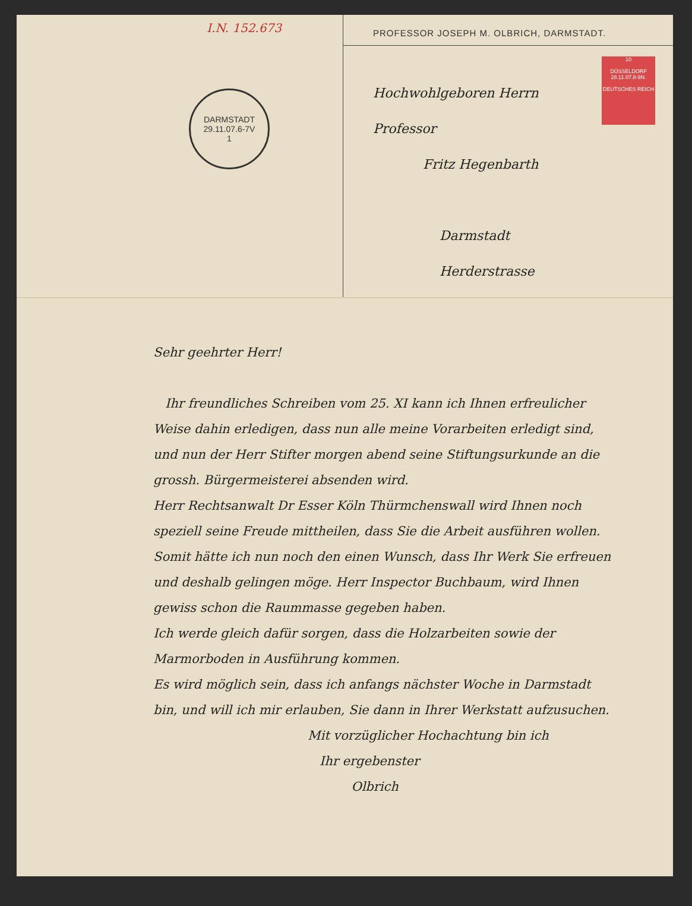I.N. 152.673
DARMSTADT
29.11.07.6-7V
1
PROFESSOR JOSEPH M. OLBRICH, DARMSTADT.
10
DÜSSELDORF
28.11.07.8-9N.
DEUTSCHES REICH
Hochwohlgeboren Herrn Professor
Fritz Hegenbarth
Darmstadt
Herderstrasse
Sehr geehrter Herr!
Ihr freundliches Schreiben vom 25. XI kann ich Ihnen erfreulicher Weise dahin erledigen, dass nun alle meine Vorarbeiten erledigt sind, und nun der Herr Stifter morgen abend seine Stiftungsurkunde an die grossh. Bürgermeisterei absenden wird.
Herr Rechtsanwalt Dr Esser Köln Thürmchenswall wird Ihnen noch speziell seine Freude mittheilen, dass Sie die Arbeit ausführen wollen.
Somit hätte ich nun noch den einen Wunsch, dass Ihr Werk Sie erfreuen und deshalb gelingen möge. Herr Inspector Buchbaum, wird Ihnen gewiss schon die Raummasse gegeben haben.
Ich werde gleich dafür sorgen, dass die Holzarbeiten sowie der Marmorboden in Ausführung kommen.
Es wird möglich sein, dass ich anfangs nächster Woche in Darmstadt bin, und will ich mir erlauben, Sie dann in Ihrer Werkstatt aufzusuchen.
Mit vorzüglicher Hochachtung bin ich
Ihr ergebenster
Olbrich